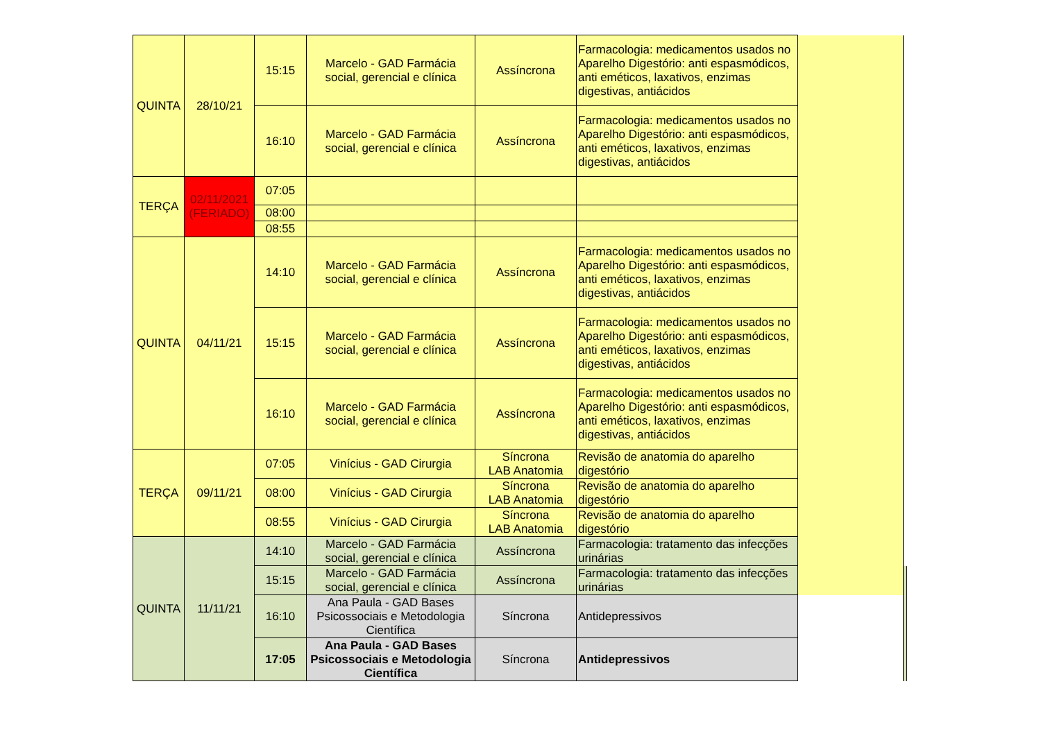| QUINTA | 28/10/21 | 15:15 | Marcelo - GAD Farmácia social, gerencial e clínica | Assíncrona | Farmacologia: medicamentos usados no Aparelho Digestório: anti espasmódicos, anti eméticos, laxativos, enzimas digestivas, antiácidos | | |
| | | 16:10 | Marcelo - GAD Farmácia social, gerencial e clínica | Assíncrona | Farmacologia: medicamentos usados no Aparelho Digestório: anti espasmódicos, anti eméticos, laxativos, enzimas digestivas, antiácidos | | |
| TERÇA | 02/11/2021 (FERIADO) | 07:05 | | | | | |
| | | 08:00 | | | | | |
| | | 08:55 | | | | | |
| QUINTA | 04/11/21 | 14:10 | Marcelo - GAD Farmácia social, gerencial e clínica | Assíncrona | Farmacologia: medicamentos usados no Aparelho Digestório: anti espasmódicos, anti eméticos, laxativos, enzimas digestivas, antiácidos | | |
| | | 15:15 | Marcelo - GAD Farmácia social, gerencial e clínica | Assíncrona | Farmacologia: medicamentos usados no Aparelho Digestório: anti espasmódicos, anti eméticos, laxativos, enzimas digestivas, antiácidos | | |
| | | 16:10 | Marcelo - GAD Farmácia social, gerencial e clínica | Assíncrona | Farmacologia: medicamentos usados no Aparelho Digestório: anti espasmódicos, anti eméticos, laxativos, enzimas digestivas, antiácidos | | |
| TERÇA | 09/11/21 | 07:05 | Vinícius - GAD Cirurgia | Síncrona LAB Anatomia | Revisão de anatomia do aparelho digestório | | |
| | | 08:00 | Vinícius - GAD Cirurgia | Síncrona LAB Anatomia | Revisão de anatomia do aparelho digestório | | |
| | | 08:55 | Vinícius - GAD Cirurgia | Síncrona LAB Anatomia | Revisão de anatomia do aparelho digestório | | |
| QUINTA | 11/11/21 | 14:10 | Marcelo - GAD Farmácia social, gerencial e clínica | Assíncrona | Farmacologia: tratamento das infecções urinárias | | |
| | | 15:15 | Marcelo - GAD Farmácia social, gerencial e clínica | Assíncrona | Farmacologia: tratamento das infecções urinárias | | |
| | | 16:10 | Ana Paula - GAD Bases Psicossociais e Metodologia Científica | Síncrona | Antidepressivos | | |
| | | 17:05 | Ana Paula - GAD Bases Psicossociais e Metodologia Científica | Síncrona | Antidepressivos | | |